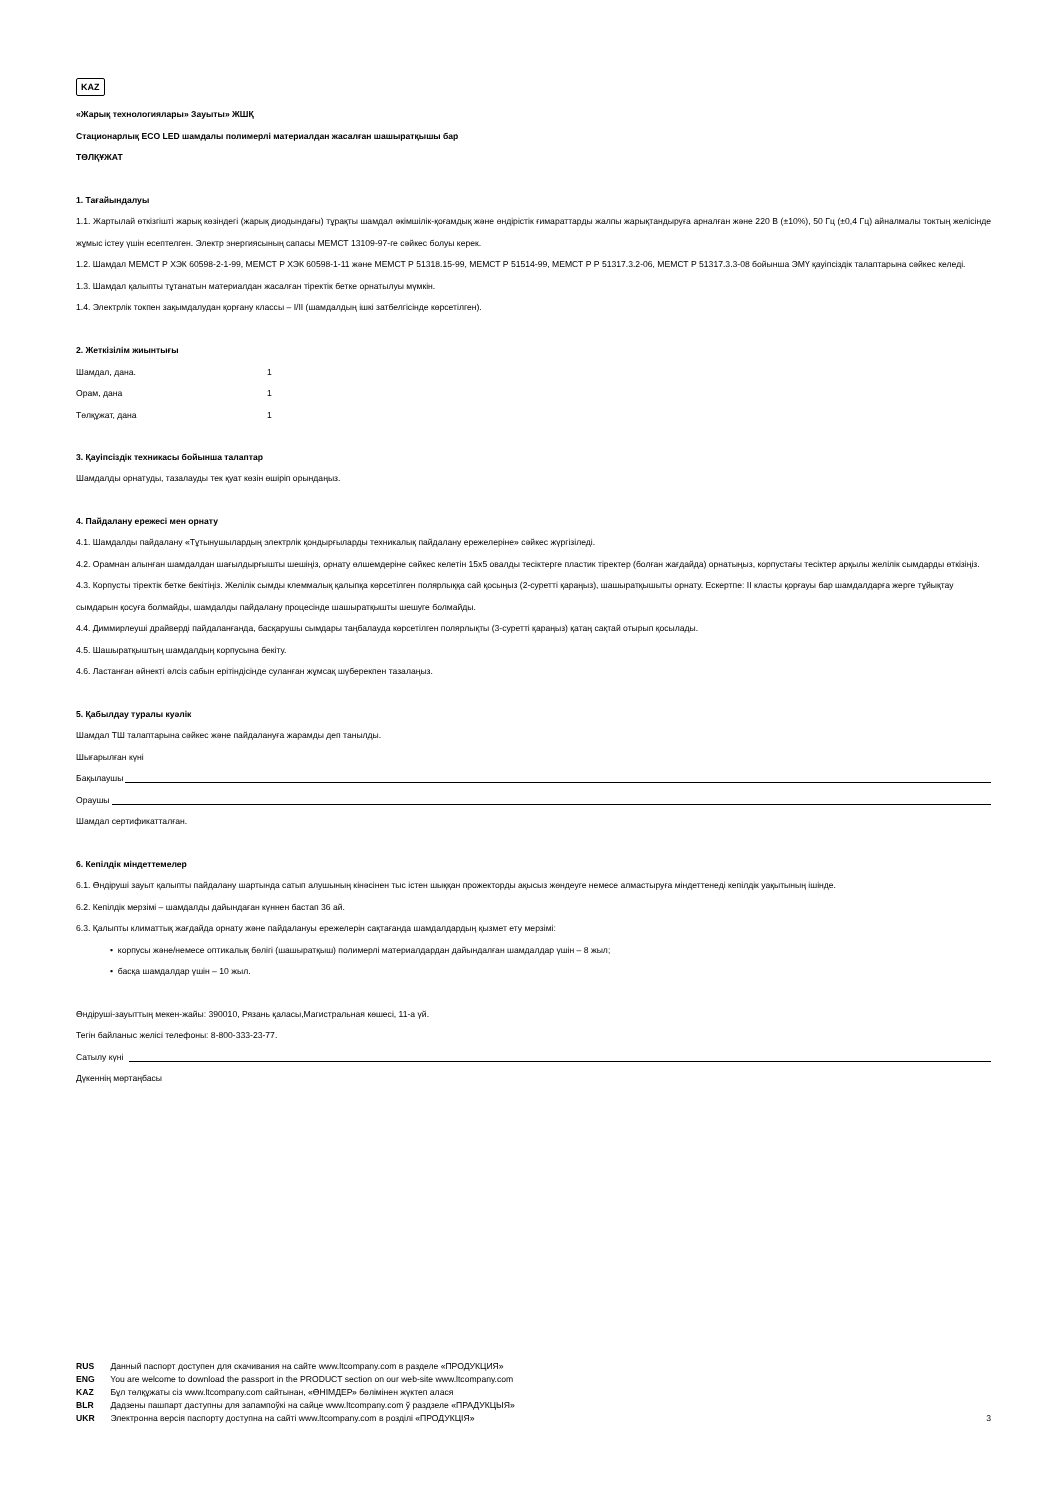KAZ
«Жарық технологиялары» Зауыты» ЖШҚ
Стационарлық ECO LED шамдалы полимерлі материалдан жасалған шашыратқышы бар
ТӨЛҚҰЖАТ
1. Тағайындалуы
1.1. Жартылай өткізгішті жарық көзіндегі (жарық диодындағы) тұрақты шамдал әкімшілік-қоғамдық және өндірістік ғимараттарды жалпы жарықтандыруға арналған және 220 В (±10%), 50 Гц (±0,4 Гц) айналмалы токтың желісінде жұмыс істеу үшін есептелген. Электр энергиясының сапасы МЕМСТ 13109-97-ге сәйкес болуы керек.
1.2. Шамдал МЕМСТ Р ХЭК 60598-2-1-99, МЕМСТ Р ХЭК 60598-1-11 және МЕМСТ Р 51318.15-99, МЕМСТ Р 51514-99, МЕМСТ Р Р 51317.3.2-06, МЕМСТ Р 51317.3.3-08 бойынша ЭМҮ қауіпсіздік талаптарына сәйкес келеді.
1.3. Шамдал қалыпты тұтанатын материалдан жасалған тіректік бетке орнатылуы мүмкін.
1.4. Электрлік токпен зақымдалудан қорғану классы – I/II (шамдалдың ішкі затбелгісінде көрсетілген).
2. Жеткізілім жиынтығы
| Шамдал, дана. | 1 |
| Орам, дана | 1 |
| Төлқұжат, дана | 1 |
3. Қауіпсіздік техникасы бойынша талаптар
Шамдалды орнатуды, тазалауды тек қуат көзін өшіріп орындаңыз.
4. Пайдалану ережесі мен орнату
4.1. Шамдалды пайдалану «Тұтынушылардың электрлік қондырғыларды техникалық пайдалану ережелеріне» сәйкес жүргізіледі.
4.2. Орамнан алынған шамдалдан шағылдырғышты шешіңіз, орнату өлшемдеріне сәйкес келетін 15х5 овалды тесіктерге пластик тіректер (болған жағдайда) орнатыңыз, корпустағы тесіктер арқылы желілік сымдарды өткізіңіз.
4.3. Корпусты тіректік бетке бекітіңіз. Желілік сымды клеммалық қалыпқа көрсетілген полярлыққа сай қосыңыз (2-суретті қараңыз), шашыратқышыты орнату. Ескертпе: II класты қорғауы бар шамдалдарға жерге тұйықтау сымдарын қосуға болмайды, шамдалды пайдалану процесінде шашыратқышты шешуге болмайды.
4.4. Диммирлеуші драйверді пайдаланғанда, басқарушы сымдары таңбалауда көрсетілген полярлықты (3-суретті қараңыз) қатаң сақтай отырып қосылады.
4.5. Шашыратқыштың шамдалдың корпусына бекіту.
4.6. Ластанған әйнекті әлсіз сабын ерітіндісінде суланған жұмсақ шүберекпен тазалаңыз.
5. Қабылдау туралы куәлік
Шамдал ТШ талаптарына сәйкес және пайдалануға жарамды деп танылды.
Шығарылған күні
Бақылаушы
Ораушы
Шамдал сертификатталған.
6. Кепілдік міндеттемелер
6.1. Өндіруші зауыт қалыпты пайдалану шартында сатып алушының кінәсінен тыс істен шыққан прожекторды ақысыз жөндеуге немесе алмастыруға міндеттенеді кепілдік уақытының ішінде.
6.2. Кепілдік мерзімі – шамдалды дайындаған күннен бастап 36 ай.
6.3. Қалыпты климаттық жағдайда орнату және пайдалануы ережелерін сақтағанда шамдалдардың қызмет ету мерзімі:
• корпусы және/немесе оптикалық бөлігі (шашыратқыш) полимерлі материалдардан дайындалған шамдалдар үшін – 8 жыл;
• басқа шамдалдар үшін – 10 жыл.
Өндіруші-зауыттың мекен-жайы: 390010, Рязань қаласы,Магистральная көшесі, 11-а үй.
Тегін байланыс желісі телефоны: 8-800-333-23-77.
Сатылу күні
Дүкеннің мөртаңбасы
RUS Данный паспорт доступен для скачивания на сайте www.ltcompany.com в разделе «ПРОДУКЦИЯ»
ENG You are welcome to download the passport in the PRODUCT section on our web-site www.ltcompany.com
KAZ Бұл төлқұжаты сіз www.ltcompany.com сайтынан, «ӨНІМДЕР» бөлімінен жүктеп алася
BLR Дадзены пашпарт даступны для запампоўкі на сайце www.ltcompany.com ў раздзеле «ПРАДУКЦЫЯ»
UKR Электронна версія паспорту доступна на сайті www.ltcompany.com в розділі «ПРОДУКЦІЯ» 3